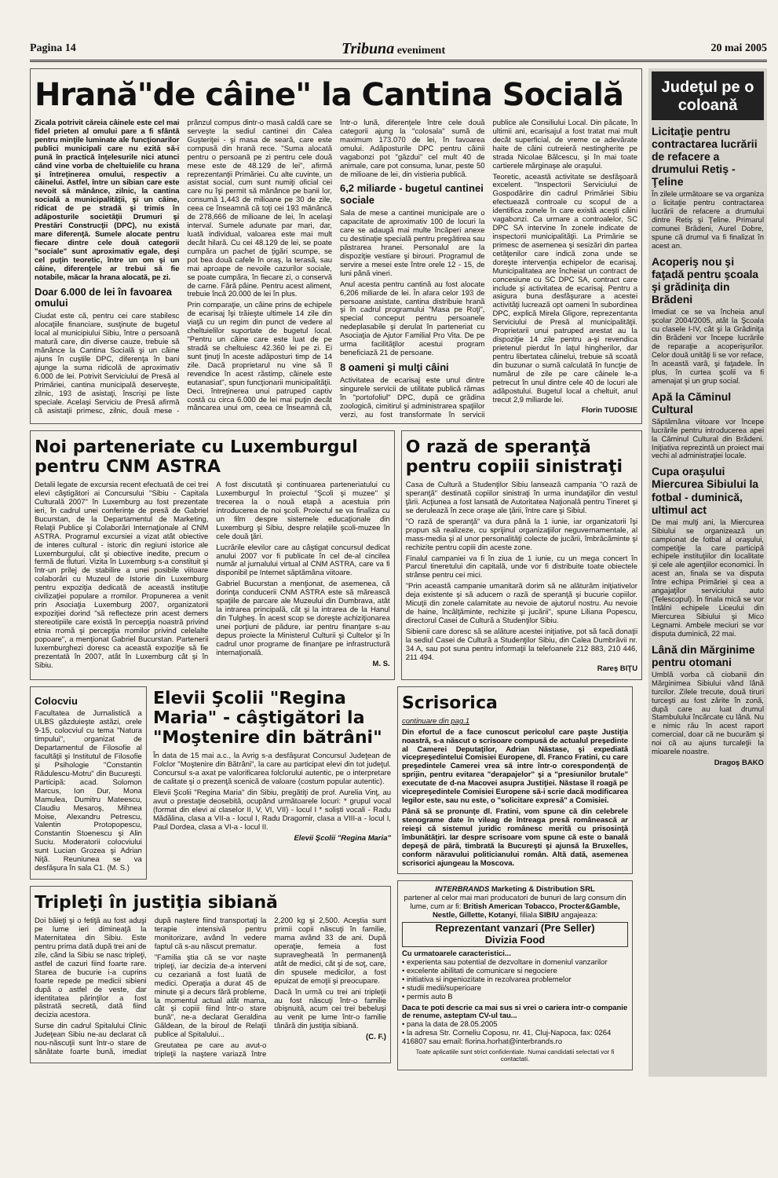Pagina 14 Tribuna eveniment 20 mai 2005
Hrană"de câine" la Cantina Socială
Zicala potrivit căreia câinele este cel mai fidel prieten al omului pare a fi sfântă pentru minţile luminate ale funcţionarilor publici municipali care nu ezită să-i pună în practică înţelesurile nici atunci când vine vorba de cheltuielile cu hrana şi întreţinerea omului, respectiv a câinelui. Astfel, între un sibian care este nevoit să mănânce, zilnic, la cantina socială a municipalităţii, şi un câine, ridicat de pe stradă şi trimis în adăposturile societăţii Drumuri şi Prestări Construcţii (DPC), nu există mare diferenţă. Sumele alocate pentru fiecare dintre cele două categorii "sociale" sunt aproximativ egale, deşi cel puţin teoretic, între un om şi un câine, diferenţele ar trebui să fie notabile, măcar la hrana alocată, pe zi.
Doar 6.000 de lei în favoarea omului
Ciudat este că, pentru cei care stabilesc alocaţiile financiare, susţinute de bugetul local al municipiului Sibiu, între o persoană matură care, din diverse cauze, trebuie să mănânce la Cantina Socială şi un câine ajuns în cuştile DPC, diferenţa în bani ajunge la suma ridicolă de aproximativ 6.000 de lei. Potrivit Serviciului de Presă al Primăriei, cantina municipală deserveşte, zilnic, 193 de asistaţi, înscrişi pe liste speciale. Acelaşi Serviciu de Presă afirmă că asistaţii primesc, zilnic, două mese - prânzul compus dintr-o masă caldă care se serveşte la sediul cantinei din Calea Guşteriţei - şi masa de seară, care este compusă din hrană rece. "Suma alocată pentru o persoană pe zi pentru cele două mese este de 48.129 de lei", afirmă reprezentanţii Primăriei. Cu alte cuvinte, un asistat social, cum sunt numiţi oficial cei care nu îşi permit să mănânce pe banii lor, consumă 1,443 de milioane pe 30 de zile, ceea ce înseamnă că toţi cei 193 mănâncă de 278,666 de milioane de lei, în acelaşi interval. Sumele adunate par mari, dar, luată individual, valoarea este mai mult decât hilară. Cu cei 48.129 de lei, se poate cumpăra un pachet de ţigări scumpe, se pot bea două cafele în oraş, la terasă, sau mai aproape de nevoile cazurilor sociale, se poate cumpăra, în fiecare zi, o conservă de carne. Fără pâine. Pentru acest aliment, trebuie încă 20.000 de lei în plus.
Prin comparaţie, un câine prins de echipele de ecarisaj îşi trăieşte ultimele 14 zile din viaţă cu un regim din punct de vedere al cheltuielilor suportate de bugetul local. "Pentru un câine care este luat de pe stradă se cheltuiesc 42.360 lei pe zi. Ei sunt ţinuţi în aceste adăposturi timp de 14 zile. Dacă proprietarul nu vine să îl revendice în acest răstimp, câinele este eutanasiat", spun funcţionarii municipalităţii. Deci, întreţinerea unui patruped captiv costă cu circa 6.000 de lei mai puţin decât mâncarea unui om, ceea ce înseamnă că, într-o lună, diferenţele între cele două categorii ajung la "colosala" sumă de maximum 173.070 de lei, în favoarea omului. Adăposturile DPC pentru câinii vagabonzi pot "găzdui" cel mult 40 de animale, care pot consuma, lunar, peste 50 de milioane de lei, din vistieria publică.
6,2 miliarde - bugetul cantinei sociale
Sala de mese a cantinei municipale are o capacitate de aproximativ 100 de locuri la care se adaugă mai multe încăperi anexe cu destinaţie specială pentru pregătirea sau păstrarea hranei. Personalul are la dispoziţie vestiare şi birouri. Programul de servire a mesei este între orele 12 - 15, de luni până vineri.
Anul acesta pentru cantină au fost alocate 6,206 miliarde de lei. În afara celor 193 de persoane asistate, cantina distribuie hrană şi în cadrul programului "Masa pe Roţi", special conceput pentru persoanele nedeplasabile şi derulat în parteneriat cu Asociaţia de Ajutor Familial Pro Vita. De pe urma facilităţilor acestui program beneficiază 21 de persoane.
8 oameni şi mulţi câini
Activitatea de ecarisaj este unul dintre singurele servicii de utilitate publică rămas în "portofoliul" DPC, după ce grădina zoologică, cimitirul şi administrarea spaţiilor verzi, au fost transformate în servicii publice ale Consiliului Local. Din păcate, în ultimii ani, ecarisajul a fost tratat mai mult decât superficial, de vreme ce adevărate haite de câini cutreieră nestingherite pe strada Nicolae Bălcescu, şi în mai toate cartierele mărginaşe ale oraşului.
Teoretic, această activitate se desfăşoară excelent. "Inspectorii Serviciului de Gospodărire din cadrul Primăriei Sibiu efectuează controale cu scopul de a identifica zonele în care există aceşti câini vagabonzi. Ca urmare a controalelor, SC DPC SA intervine în zonele indicate de inspectorii municipalităţii. La Primărie se primesc de asemenea şi sesizări din partea cetăţenilor care indică zona unde se doreşte intervenţia echipelor de ecarisaj. Municipalitatea are încheiat un contract de concesiune cu SC DPC SA, contract care include şi activitatea de ecarisaj. Pentru a asigura buna desfăşurare a acestei activităţi lucrează opt oameni în subordinea DPC, explică Mirela Gligore, reprezentanta Serviciului de Presă al municipalităţii. Proprietarii unui patruped arestat au la dispoziţie 14 zile pentru a-şi revendica prietenul pierdut în laţul hingherilor, dar pentru libertatea câinelui, trebuie să scoată din buzunar o sumă calculată în funcţie de numărul de zile pe care câinele le-a petrecut în unul dintre cele 40 de locuri ale adăpostului. Bugetul local a cheltuit, anul trecut 2,9 miliarde lei.
Florin TUDOSIE
Noi parteneriate cu Luxemburgul pentru CNM ASTRA
Detalii legate de excursia recent efectuată de cei trei elevi câştigători ai Concursului "Sibiu - Capitala Culturală 2007" în Luxemburg au fost prezentate ieri, în cadrul unei conferinţe de presă de Gabriel Bucurstan, de la Departamentul de Marketing, Relaţii Publice şi Colaborări Internaţionale al CNM ASTRA. Programul excursiei a vizat atât obiective de interes cultural - istoric din regiuni istorice ale Luxemburgului, cât şi obiective inedite, precum o fermă de fluturi. Vizita în Luxemburg s-a constituit şi într-un prilej de stabilire a unei posibile viitoare colaborări cu Muzeul de Istorie din Luxemburg pentru expoziţia dedicată de această instituţie civilizaţiei populare a rromilor. Propunerea a venit prin Asociaţia Luxemburg 2007, organizatorii expoziţiei dorind "să reflecteze prin acest demers stereotipiile care există în percepţia noastră privind etnia rromă şi percepţia rromilor privind celelalte popoare", a menţionat Gabriel Bucurstan. Partenerii luxemburghezi doresc ca această expoziţie să fie prezentată în 2007, atât în Luxemburg cât şi în Sibiu.
A fost discutată şi continuarea parteneriatului cu Luxemburgul în proiectul "Şcoli şi muzee" şi trecerea la o nouă etapă a acestuia prin introducerea de noi şcoli. Proiectul se va finaliza cu un film despre sistemele educaţionale din Luxemburg şi Sibiu, despre relaţiile şcoli-muzee în cele două ţări.
Lucrările elevilor care au câştigat concursul dedicat anului 2007 vor fi publicate în cel de-al cincilea număr al jurnalului virtual al CNM ASTRA, care va fi disponibil pe Internet săptămâna viitoare.
Gabriel Bucurstan a menţionat, de asemenea, că dorinţa conducerii CNM ASTRA este să mărească spaţiile de parcare ale Muzeului din Dumbrava, atât la intrarea principală, cât şi la intrarea de la Hanul din Tulgheş. În acest scop se doreşte achiziţionarea unei porţiuni de pădure, iar pentru finanţare s-au depus proiecte la Ministerul Culturii şi Cultelor şi în cadrul unor programe de finanţare pe infrastructură internaţională.
M. S.
O rază de speranţă pentru copiii sinistraţi
Casa de Cultură a Studenţilor Sibiu lansează campania "O rază de speranţă" destinată copiilor sinistraţi în urma inundaţiilor din vestul ţării. Acţiunea a fost lansată de Autoritatea Naţională pentru Tineret şi se derulează în zece oraşe ale ţării, între care şi Sibiul.
"O rază de speranţă" va dura până la 1 iunie, iar organizatorii îşi propun să realizeze, cu sprijinul organizaţiilor neguvernamentale, al mass-media şi al unor personalităţi colecte de jucării, îmbrăcăminte şi rechizite pentru copiii din aceste zone.
Finalul campaniei va fi în ziua de 1 iunie, cu un mega concert în Parcul tineretului din capitală, unde vor fi distribuite toate obiectele strânse pentru cei mici.
"Prin această campanie umanitară dorim să ne alăturăm iniţiativelor deja existente şi să aducem o rază de speranţă şi bucurie copiilor. Micuţii din zonele calamitate au nevoie de ajutorul nostru. Au nevoie de haine, încălţăminte, rechizite şi jucării", spune Liliana Popescu, directorul Casei de Cultură a Studenţilor Sibiu.
Sibienii care doresc să se alăture acestei iniţiative, pot să facă donaţii la sediul Casei de Cultură a Studenţilor Sibiu, din Calea Dumbrăvii nr. 34 A, sau pot suna pentru informaţii la telefoanele 212 883, 210 446, 211 494.
Rareş BIŢU
Colocviu
Facultatea de Jurnalistică a ULBS găzduieşte astăzi, orele 9-15, colocviul cu tema "Natura timpului", organizat de Departamentul de Filosofie al facultăţii şi Institutul de Filosofie şi Psihologie "Constantin Rădulescu-Motru" din Bucureşti. Participă: acad. Solomon Marcus, Ion Dur, Mona Mamulea, Dumitru Mateescu, Claudiu Mesaroş, Mihnea Moise, Alexandru Petrescu, Valentin Protopopescu, Constantin Stoenescu şi Alin Suciu. Moderatorii colocviului sunt Lucian Grozea şi Adrian Niţă. Reuniunea se va desfăşura în sala C1. (M. S.)
Elevii Şcolii "Regina Maria" - câştigători la "Moştenire din bătrâni"
În data de 15 mai a.c., la Avrig s-a desfăşurat Concursul Judeţean de Folclor "Moştenire din Bătrâni", la care au participat elevi din tot judeţul. Concursul s-a axat pe valorificarea folclorului autentic, pe o interpretare de calitate şi o prezenţă scenică de valoare (costum popular autentic).
Elevii Şcolii "Regina Maria" din Sibiu, pregătiţi de prof. Aurelia Vinţ, au avut o prestaţie deosebită, ocupând următoarele locuri: * grupul vocal (format din elevi ai claselor II, V, VI, VII) - locul I * solişti vocali - Radu Mădălina, clasa a VII-a - locul I, Radu Dragomir, clasa a VIII-a - locul I, Paul Dordea, clasa a VI-a - locul II.
Elevii Şcolii "Regina Maria"
Tripleţi în justiţia sibiană
Doi băieţi şi o fetiţă au fost aduşi pe lume ieri dimineaţă la Maternitatea din Sibiu. Este pentru prima dată după trei ani de zile, când la Sibiu se nasc tripleţi, astfel de cazuri fiind foarte rare. Starea de bucurie i-a cuprins foarte repede pe medicii sibieni după o astfel de veste, dar identitatea părinţilor a fost păstrată secretă, dată fiind decizia acestora.
Surse din cadrul Spitalului Clinic Judeţean Sibiu ne-au declarat că nou-născuţii sunt într-o stare de sănătate foarte bună, imediat după naştere fiind transportaţi la terapie intensivă pentru monitorizare, având în vedere faptul că s-au născut prematur.
"Familia ştia că se vor naşte tripleţi, iar decizia de-a interveni cu cezariană a fost luată de medici. Operaţia a durat 45 de minute şi a decurs fără probleme, la momentul actual atât mama, cât şi copiii fiind într-o stare bună", ne-a declarat Geraldina Găldean, de la biroul de Relaţii publice al Spitalului...
Greutatea pe care au avut-o tripleţii la naştere variază între 2,200 kg şi 2,500. Aceştia sunt primii copii născuţi în familie, mama având 33 de ani. După operaţie, femeia a fost supravegheată în permanenţă atât de medici, cât şi de soţ, care, din spusele medicilor, a fost epuizat de emoţii şi preocupare.
Dacă în urmă cu trei ani tripleţii au fost născuţi într-o familie obişnuită, acum cei trei bebeluşi au venit pe lume într-o familie tânără din justiţia sibiană.
(C. F.)
Scrisorica
continuare din pag.1
Din efortul de a face cunoscut pericolul care paşte Justiţia noastră, s-a născut o scrisoare compusă de actualul preşedinte al Camerei Deputaţilor, Adrian Năstase, şi expediată vicepreşedintelui Comisiei Europene, dl. Franco Fratini, cu care preşedintele Camerei vrea să intre într-o corespondenţă de sprijin, pentru evitarea "derapajelor" şi a "presiunilor brutale" executate de d-na Macovei asupra Justiţiei. Năstase îl roagă pe vicepreşedintele Comisiei Europene să-i scrie dacă modificarea legilor este, sau nu este, o "solicitare expresă" a Comisiei.
Până să se pronunţe dl. Fratini, vom spune că din celebrele stenograme date în vileag de întreaga presă românească ar reieşi că sistemul juridic românesc merită cu prisosinţă îmbunătăţiri. Iar despre scrisoare vom spune că este o banală depeşă de pără, timbrată la Bucureşti şi ajunsă la Bruxelles, conform năravului politicianului român. Altă dată, asemenea scrisorici ajungeau la Moscova.
INTERBRANDS Marketing & Distribution SRL
partener al celor mai mari producatori de bunuri de larg consum din lume, cum ar fi: British American Tobacco, Procter&Gamble, Nestle, Gillette, Kotanyi, filiala SIBIU angajeaza:
Reprezentant vanzari (Pre Seller)
Divizia Food
Cu urmatoarele caracteristici...
• experienta sau potential de dezvoltare in domeniul vanzarilor
• excelente abilitati de comunicare si negociere
• initiativa si ingeniozitate in rezolvarea problemelor
• studii medii/superioare
• permis auto B
Daca te poti descrie ca mai sus si vrei o cariera intr-o companie de renume, asteptam CV-ul tau...
• pana la data de 28.05.2005
• la adresa Str. Corneliu Coposu, nr. 41, Cluj-Napoca, fax: 0264 416807 sau email: florina.horhat@interbrands.ro
Toate aplicatiile sunt strict confidentiale. Numai candidatii selectati vor fi contactati.
Judeţul pe o coloană
Licitaţie pentru contractarea lucrării de refacere a drumului Retiş - Ţeline
În zilele următoare se va organiza o licitaţie pentru contractarea lucrării de refacere a drumului dintre Retiş şi Ţeline. Primarul comunei Brădeni, Aurel Dobre, spune că drumul va fi finalizat în acest an.
Acoperiş nou şi faţadă pentru şcoala şi grădiniţa din Brădeni
Imediat ce se va încheia anul şcolar 2004/2005, atât la Şcoala cu clasele I-IV, cât şi la Grădiniţa din Brădeni vor începe lucrările de reparaţie a acoperişurilor. Celor două unităţi li se vor reface, în această vară, şi faţadele. În plus, în curtea şcolii va fi amenajat şi un grup social.
Apă la Căminul Cultural
Săptămâna viitoare vor începe lucrările pentru introducerea apei la Căminul Cultural din Brădeni. Iniţiativa reprezintă un proiect mai vechi al administraţiei locale.
Cupa oraşului Miercurea Sibiului la fotbal - duminică, ultimul act
De mai mulţi ani, la Miercurea Sibiului se organizează un campionat de fotbal al oraşului, competiţie la care participă echipele instituţiilor din localitate şi cele ale agenţiilor economici. În acest an, finala se va disputa între echipa Primăriei şi cea a angajaţilor serviciului auto (Telescopul). În finala mică se vor întâlni echipele Liceului din Miercurea Sibiului şi Mico Legnami. Ambele meciuri se vor disputa duminică, 22 mai.
Lână din Mărginime pentru otomani
Umblă vorba că ciobanii din Mărginimea Sibiului vând lână turcilor. Zilele trecute, două tiruri turceşti au fost zărite în zonă, după care au luat drumul Stambulului încărcate cu lână. Nu e nimic rău în acest raport comercial, doar că ne bucurăm şi noi că au ajuns turcaleţii la mioarele noastre.
Dragoş BAKO